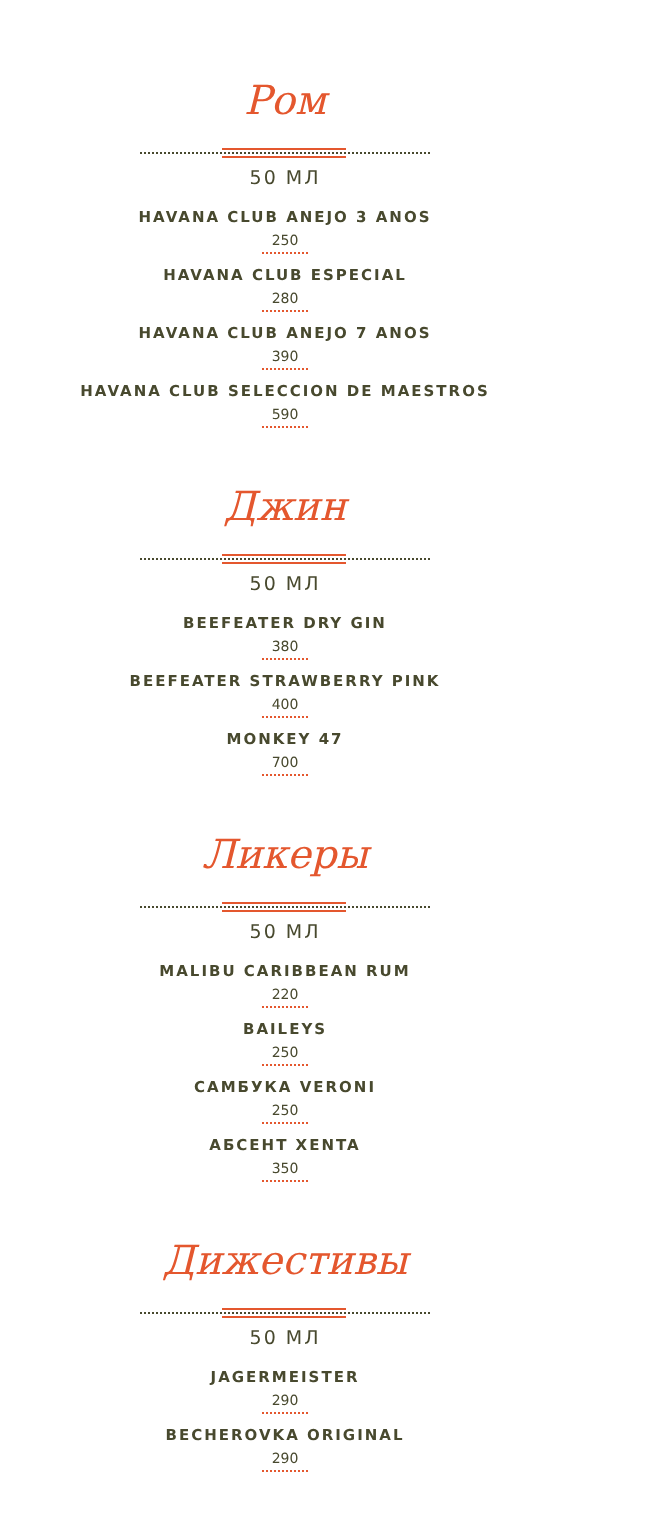Ром
50 МЛ
HAVANA CLUB ANEJO 3 ANOS
250
HAVANA CLUB ESPECIAL
280
HAVANA CLUB ANEJO 7 ANOS
390
HAVANA CLUB SELECCION DE MAESTROS
590
Джин
50 МЛ
BEEFEATER DRY GIN
380
BEEFEATER STRAWBERRY PINK
400
MONKEY 47
700
Ликеры
50 МЛ
MALIBU CARIBBEAN RUM
220
BAILEYS
250
САМБУКА VERONI
250
АБСЕНТ XENTA
350
Дижестивы
50 МЛ
JAGERMEISTER
290
BECHEROVKA ORIGINAL
290